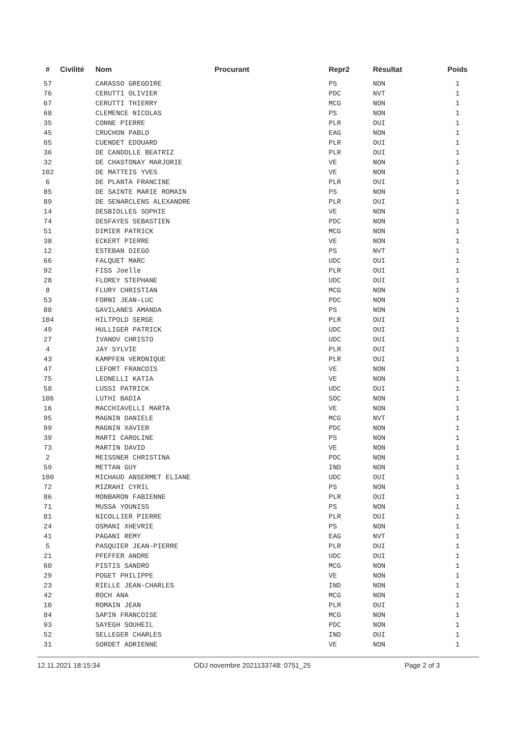| # | Civilité | Nom | Procurant | Repr2 | Résultat | Poids |
| --- | --- | --- | --- | --- | --- | --- |
| 57 | | CARASSO GREGOIRE | | PS | NON | 1 |
| 76 | | CERUTTI OLIVIER | | PDC | NVT | 1 |
| 67 | | CERUTTI THIERRY | | MCG | NON | 1 |
| 68 | | CLEMENCE NICOLAS | | PS | NON | 1 |
| 35 | | CONNE PIERRE | | PLR | OUI | 1 |
| 45 | | CRUCHON PABLO | | EAG | NON | 1 |
| 65 | | CUENDET EDOUARD | | PLR | OUI | 1 |
| 36 | | DE CANDOLLE BEATRIZ | | PLR | OUI | 1 |
| 32 | | DE CHASTONAY MARJORIE | | VE | NON | 1 |
| 102 | | DE MATTEIS YVES | | VE | NON | 1 |
| 6 | | DE PLANTA FRANCINE | | PLR | OUI | 1 |
| 85 | | DE SAINTE MARIE ROMAIN | | PS | NON | 1 |
| 89 | | DE SENARCLENS ALEXANDRE | | PLR | OUI | 1 |
| 14 | | DESBIOLLES SOPHIE | | VE | NON | 1 |
| 74 | | DESFAYES SEBASTIEN | | PDC | NON | 1 |
| 51 | | DIMIER PATRICK | | MCG | NON | 1 |
| 38 | | ECKERT PIERRE | | VE | NON | 1 |
| 12 | | ESTEBAN DIEGO | | PS | NVT | 1 |
| 66 | | FALQUET MARC | | UDC | OUI | 1 |
| 92 | | FISS Joelle | | PLR | OUI | 1 |
| 28 | | FLOREY STEPHANE | | UDC | OUI | 1 |
| 8 | | FLURY CHRISTIAN | | MCG | NON | 1 |
| 53 | | FORNI JEAN-LUC | | PDC | NON | 1 |
| 88 | | GAVILANES AMANDA | | PS | NON | 1 |
| 104 | | HILTPOLD SERGE | | PLR | OUI | 1 |
| 49 | | HULLIGER PATRICK | | UDC | OUI | 1 |
| 27 | | IVANOV CHRISTO | | UDC | OUI | 1 |
| 4 | | JAY SYLVIE | | PLR | OUI | 1 |
| 43 | | KAMPFEN VERONIQUE | | PLR | OUI | 1 |
| 47 | | LEFORT FRANCOIS | | VE | NON | 1 |
| 75 | | LEONELLI KATIA | | VE | NON | 1 |
| 58 | | LUSSI PATRICK | | UDC | OUI | 1 |
| 106 | | LUTHI BADIA | | SOC | NON | 1 |
| 16 | | MACCHIAVELLI MARTA | | VE | NON | 1 |
| 95 | | MAGNIN DANIELE | | MCG | NVT | 1 |
| 99 | | MAGNIN XAVIER | | PDC | NON | 1 |
| 39 | | MARTI CAROLINE | | PS | NON | 1 |
| 73 | | MARTIN DAVID | | VE | NON | 1 |
| 2 | | MEISSNER CHRISTINA | | PDC | NON | 1 |
| 59 | | METTAN GUY | | IND | NON | 1 |
| 100 | | MICHAUD ANSERMET ELIANE | | UDC | OUI | 1 |
| 72 | | MIZRAHI CYRIL | | PS | NON | 1 |
| 86 | | MONBARON FABIENNE | | PLR | OUI | 1 |
| 71 | | MUSSA YOUNISS | | PS | NON | 1 |
| 81 | | NICOLLIER PIERRE | | PLR | OUI | 1 |
| 24 | | OSMANI XHEVRIE | | PS | NON | 1 |
| 41 | | PAGANI REMY | | EAG | NVT | 1 |
| 5 | | PASQUIER JEAN-PIERRE | | PLR | OUI | 1 |
| 21 | | PFEFFER ANDRE | | UDC | OUI | 1 |
| 60 | | PISTIS SANDRO | | MCG | NON | 1 |
| 29 | | POGET PHILIPPE | | VE | NON | 1 |
| 23 | | RIELLE JEAN-CHARLES | | IND | NON | 1 |
| 42 | | ROCH ANA | | MCG | NON | 1 |
| 10 | | ROMAIN JEAN | | PLR | OUI | 1 |
| 84 | | SAPIN FRANCOISE | | MCG | NON | 1 |
| 93 | | SAYEGH SOUHEIL | | PDC | NON | 1 |
| 52 | | SELLEGER CHARLES | | IND | OUI | 1 |
| 31 | | SORDET ADRIENNE | | VE | NON | 1 |
12.11.2021 18:15:34 ODJ novembre 2021133748: 0751_25 Page 2 of 3